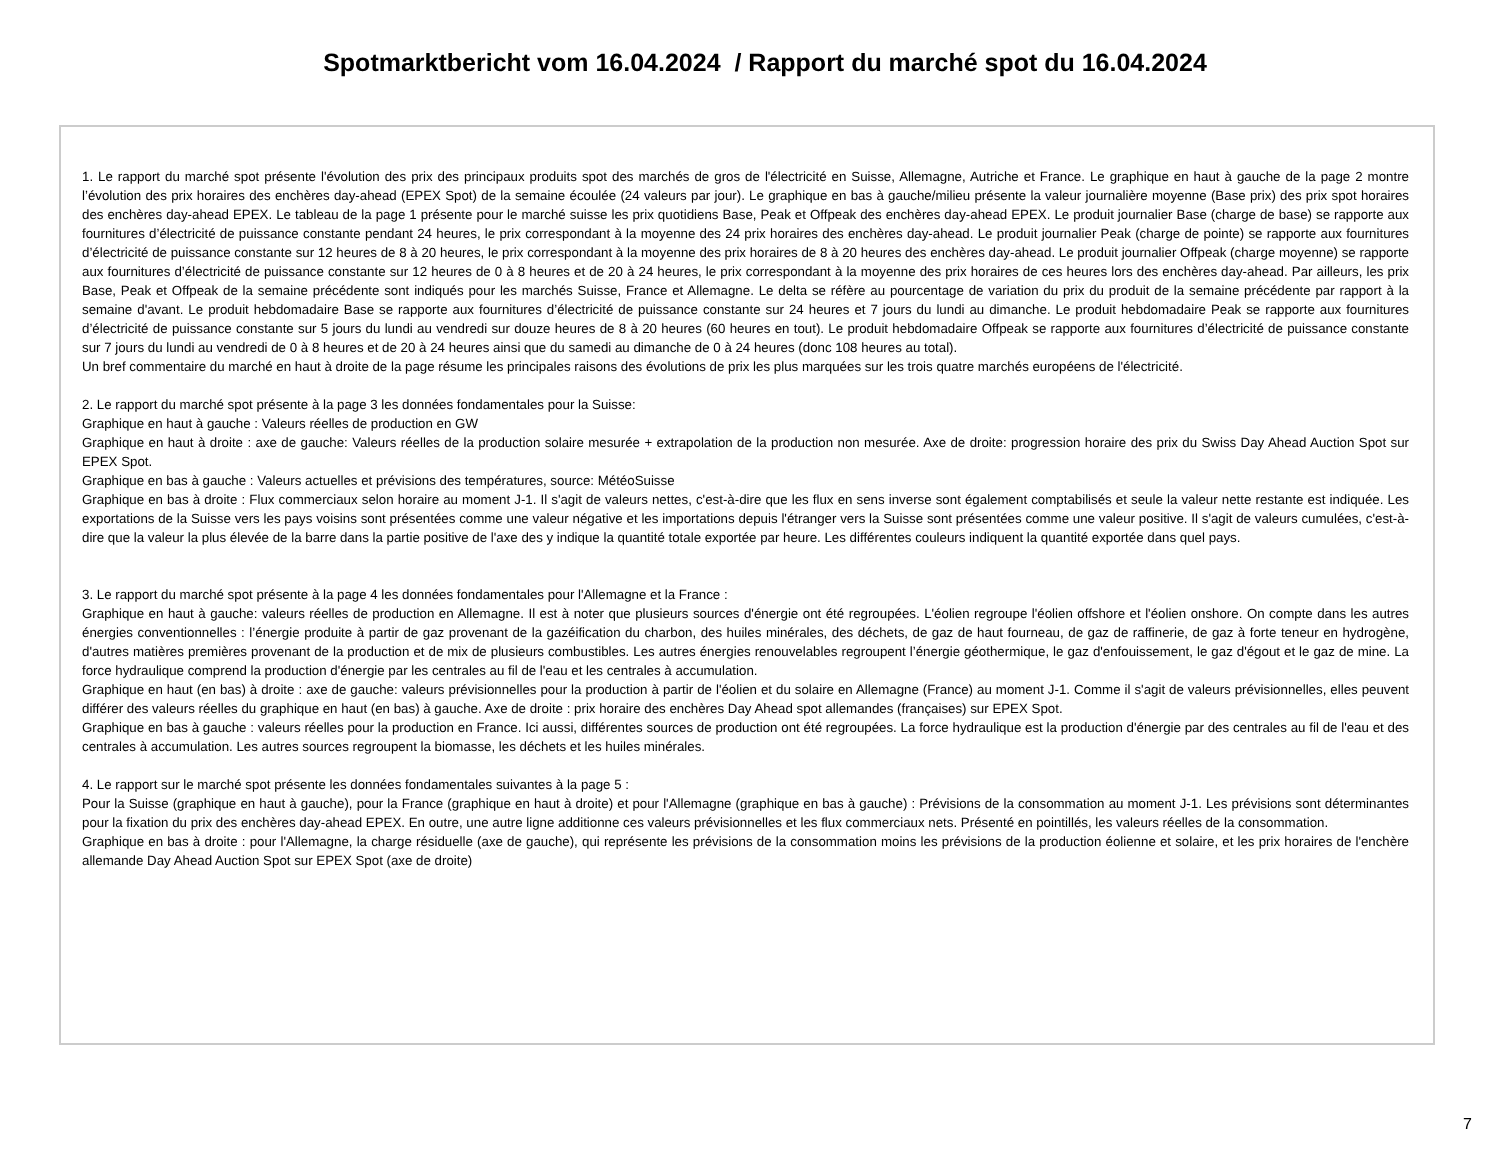Spotmarktbericht vom 16.04.2024 / Rapport du marché spot du 16.04.2024
1. Le rapport du marché spot présente l'évolution des prix des principaux produits spot des marchés de gros de l'électricité en Suisse, Allemagne, Autriche et France. Le graphique en haut à gauche de la page 2 montre l’évolution des prix horaires des enchères day-ahead (EPEX Spot) de la semaine écoulée (24 valeurs par jour). Le graphique en bas à gauche/milieu présente la valeur journalière moyenne (Base prix) des prix spot horaires des enchères day-ahead EPEX. Le tableau de la page 1 présente pour le marché suisse les prix quotidiens Base, Peak et Offpeak des enchères day-ahead EPEX. Le produit journalier Base (charge de base) se rapporte aux fournitures d’électricité de puissance constante pendant 24 heures, le prix correspondant à la moyenne des 24 prix horaires des enchères day-ahead. Le produit journalier Peak (charge de pointe) se rapporte aux fournitures d’électricité de puissance constante sur 12 heures de 8 à 20 heures, le prix correspondant à la moyenne des prix horaires de 8 à 20 heures des enchères day-ahead. Le produit journalier Offpeak (charge moyenne) se rapporte aux fournitures d’électricité de puissance constante sur 12 heures de 0 à 8 heures et de 20 à 24 heures, le prix correspondant à la moyenne des prix horaires de ces heures lors des enchères day-ahead. Par ailleurs, les prix Base, Peak et Offpeak de la semaine précédente sont indiqués pour les marchés Suisse, France et Allemagne. Le delta se réfère au pourcentage de variation du prix du produit de la semaine précédente par rapport à la semaine d'avant. Le produit hebdomadaire Base se rapporte aux fournitures d’électricité de puissance constante sur 24 heures et 7 jours du lundi au dimanche. Le produit hebdomadaire Peak se rapporte aux fournitures d’électricité de puissance constante sur 5 jours du lundi au vendredi sur douze heures de 8 à 20 heures (60 heures en tout). Le produit hebdomadaire Offpeak se rapporte aux fournitures d’électricité de puissance constante sur 7 jours du lundi au vendredi de 0 à 8 heures et de 20 à 24 heures ainsi que du samedi au dimanche de 0 à 24 heures (donc 108 heures au total).
Un bref commentaire du marché en haut à droite de la page résume les principales raisons des évolutions de prix les plus marquées sur les trois quatre marchés européens de l'électricité.
2. Le rapport du marché spot présente à la page 3 les données fondamentales pour la Suisse:
Graphique en haut à gauche : Valeurs réelles de production en GW
Graphique en haut à droite : axe de gauche: Valeurs réelles de la production solaire mesurée + extrapolation de la production non mesurée. Axe de droite: progression horaire des prix du Swiss Day Ahead Auction Spot sur EPEX Spot.
Graphique en bas à gauche : Valeurs actuelles et prévisions des températures, source: MétéoSuisse
Graphique en bas à droite : Flux commerciaux selon horaire au moment J-1. Il s'agit de valeurs nettes, c'est-à-dire que les flux en sens inverse sont également comptabilisés et seule la valeur nette restante est indiquée. Les exportations de la Suisse vers les pays voisins sont présentées comme une valeur négative et les importations depuis l'étranger vers la Suisse sont présentées comme une valeur positive. Il s'agit de valeurs cumulées, c'est-à-dire que la valeur la plus élevée de la barre dans la partie positive de l'axe des y indique la quantité totale exportée par heure. Les différentes couleurs indiquent la quantité exportée dans quel pays.
3. Le rapport du marché spot présente à la page 4 les données fondamentales pour l'Allemagne et la France :
Graphique en haut à gauche: valeurs réelles de production en Allemagne. Il est à noter que plusieurs sources d'énergie ont été regroupées. L'éolien regroupe l'éolien offshore et l'éolien onshore. On compte dans les autres énergies conventionnelles : l’énergie produite à partir de gaz provenant de la gazéification du charbon, des huiles minérales, des déchets, de gaz de haut fourneau, de gaz de raffinerie, de gaz à forte teneur en hydrogène, d'autres matières premières provenant de la production et de mix de plusieurs combustibles. Les autres énergies renouvelables regroupent l’énergie géothermique, le gaz d'enfouissement, le gaz d'égout et le gaz de mine. La force hydraulique comprend la production d'énergie par les centrales au fil de l'eau et les centrales à accumulation.
Graphique en haut (en bas) à droite : axe de gauche: valeurs prévisionnelles pour la production à partir de l'éolien et du solaire en Allemagne (France) au moment J-1. Comme il s'agit de valeurs prévisionnelles, elles peuvent différer des valeurs réelles du graphique en haut (en bas) à gauche. Axe de droite : prix horaire des enchères Day Ahead spot allemandes (françaises) sur EPEX Spot.
Graphique en bas à gauche : valeurs réelles pour la production en France. Ici aussi, différentes sources de production ont été regroupées. La force hydraulique est la production d'énergie par des centrales au fil de l'eau et des centrales à accumulation. Les autres sources regroupent la biomasse, les déchets et les huiles minérales.
4. Le rapport sur le marché spot présente les données fondamentales suivantes à la page 5 :
Pour la Suisse (graphique en haut à gauche), pour la France (graphique en haut à droite) et pour l'Allemagne (graphique en bas à gauche) : Prévisions de la consommation au moment J-1. Les prévisions sont déterminantes pour la fixation du prix des enchères day-ahead EPEX. En outre, une autre ligne additionne ces valeurs prévisionnelles et les flux commerciaux nets. Présenté en pointillés, les valeurs réelles de la consommation.
Graphique en bas à droite : pour l'Allemagne, la charge résiduelle (axe de gauche), qui représente les prévisions de la consommation moins les prévisions de la production éolienne et solaire, et les prix horaires de l'enchère allemande Day Ahead Auction Spot sur EPEX Spot (axe de droite)
7